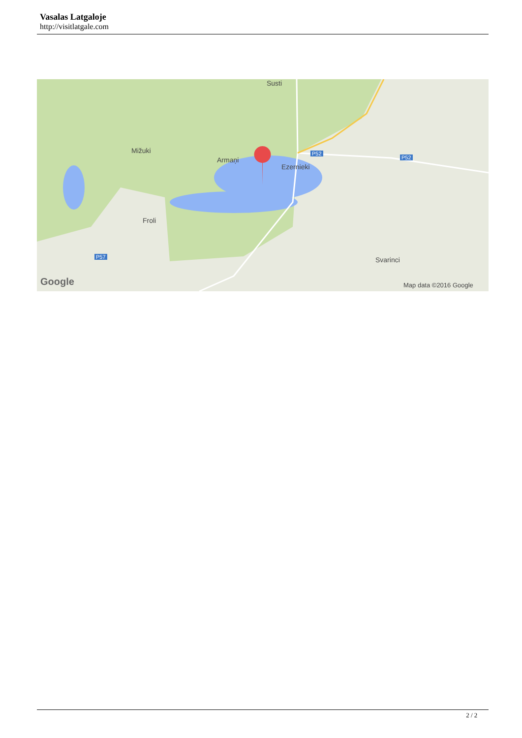Vasalas Latgaloje
http://visitlatgale.com
Susti
Mižuki
Armaņi
Ezernieki
Froli
Svarinci
P52
P52
P57
Google Map data ©2016 Google
2 / 2